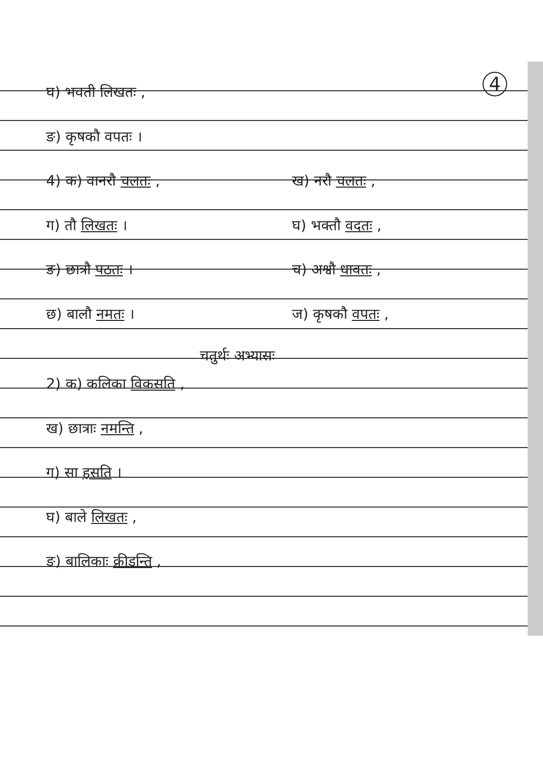4
घ) भवती लिखतः ,
ङ) कृषकौ वपतः ।
4) क) वानरौ चलतः , ख) नरौ चलतः ,
ग) तौ लिखतः । घ) भक्तौ वदतः ,
ङ) छात्रौ पठतः । च) अश्वौ धावतः ,
छ) बालौ नमतः । ज) कृषकौ वपतः ,
चतुर्थः अभ्यासः
2) क) कलिका विकसति ,
ख) छात्राः नमन्ति ,
ग) सा हसति ।
घ) बाले लिखतः ,
ङ) बालिकाः क्रीडन्ति ,